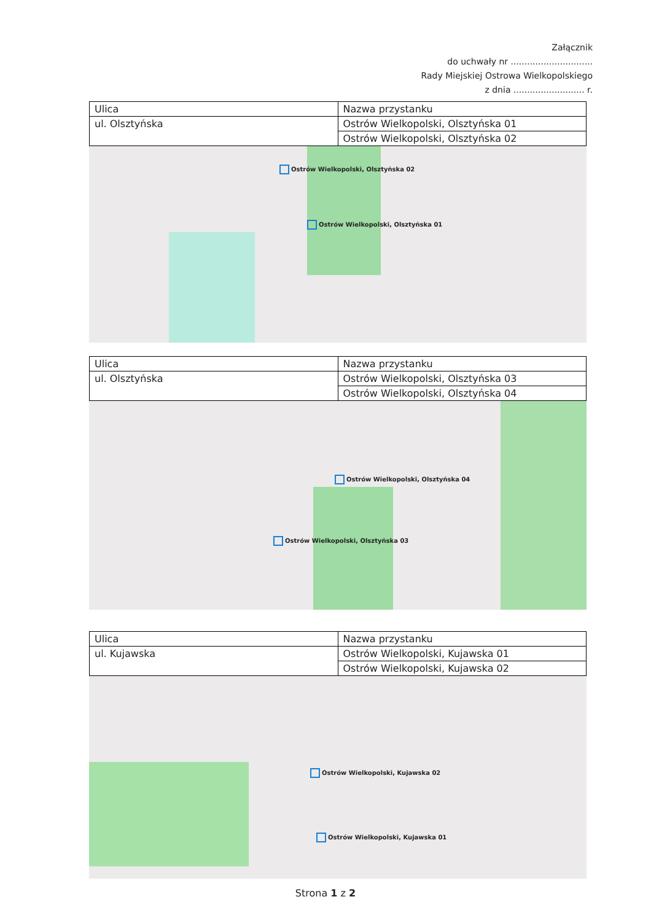Załącznik
do uchwały nr ..............................
Rady Miejskiej Ostrowa Wielkopolskiego
z dnia .......................... r.
| Ulica | Nazwa przystanku |
| ul. Olsztyńska | Ostrów Wielkopolski, Olsztyńska 01 |
| | Ostrów Wielkopolski, Olsztyńska 02 |
Ostrów Wielkopolski, Olsztyńska 02
Ostrów Wielkopolski, Olsztyńska 01
| Ulica | Nazwa przystanku |
| ul. Olsztyńska | Ostrów Wielkopolski, Olsztyńska 03 |
| | Ostrów Wielkopolski, Olsztyńska 04 |
Ostrów Wielkopolski, Olsztyńska 04
Ostrów Wielkopolski, Olsztyńska 03
| Ulica | Nazwa przystanku |
| ul. Kujawska | Ostrów Wielkopolski, Kujawska 01 |
| | Ostrów Wielkopolski, Kujawska 02 |
Ostrów Wielkopolski, Kujawska 02
Ostrów Wielkopolski, Kujawska 01
Strona 1 z 2